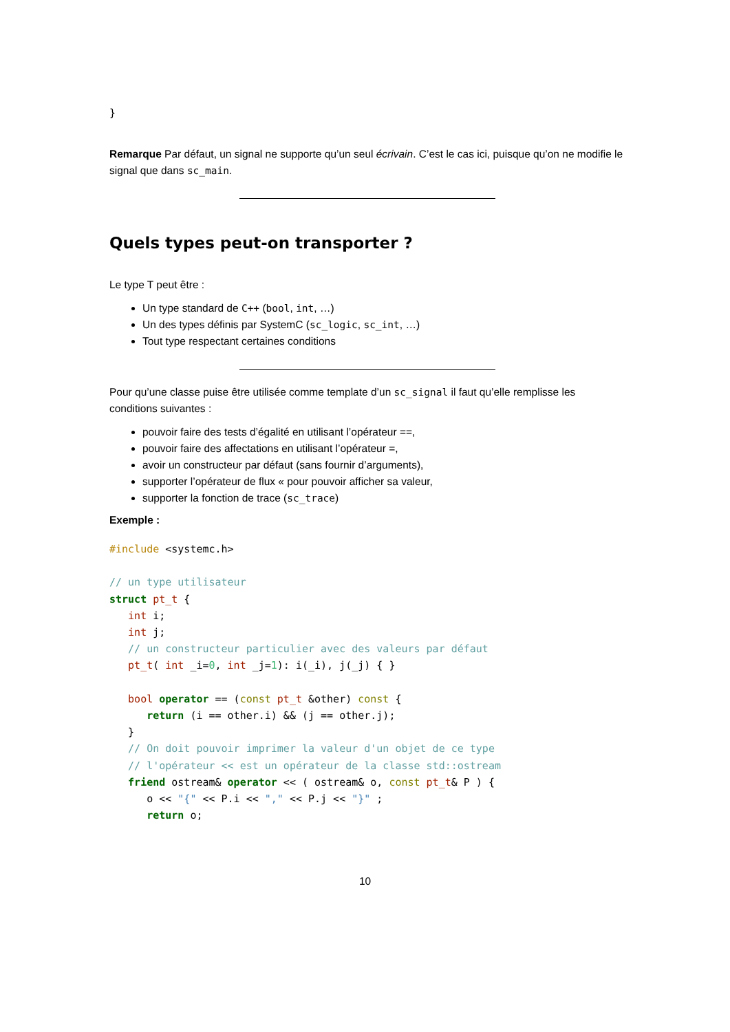}
Remarque Par défaut, un signal ne supporte qu’un seul écrivain. C’est le cas ici, puisque qu’on ne modifie le signal que dans sc_main.
Quels types peut-on transporter ?
Le type T peut être :
Un type standard de C++ (bool, int, …)
Un des types définis par SystemC (sc_logic, sc_int, …)
Tout type respectant certaines conditions
Pour qu’une classe puise être utilisée comme template d’un sc_signal il faut qu’elle remplisse les conditions suivantes :
pouvoir faire des tests d’égalité en utilisant l’opérateur ==,
pouvoir faire des affectations en utilisant l’opérateur =,
avoir un constructeur par défaut (sans fournir d’arguments),
supporter l’opérateur de flux « pour pouvoir afficher sa valeur,
supporter la fonction de trace (sc_trace)
Exemple :
#include <systemc.h>

// un type utilisateur
struct pt_t {
   int i;
   int j;
   // un constructeur particulier avec des valeurs par défaut
   pt_t( int _i=0, int _j=1): i(_i), j(_j) { }

   bool operator == (const pt_t &other) const {
      return (i == other.i) && (j == other.j);
   }
   // On doit pouvoir imprimer la valeur d'un objet de ce type
   // l'opérateur << est un opérateur de la classe std::ostream
   friend ostream& operator << ( ostream& o, const pt_t& P ) {
      o << "{" << P.i << "," << P.j << "}" ;
      return o;
10